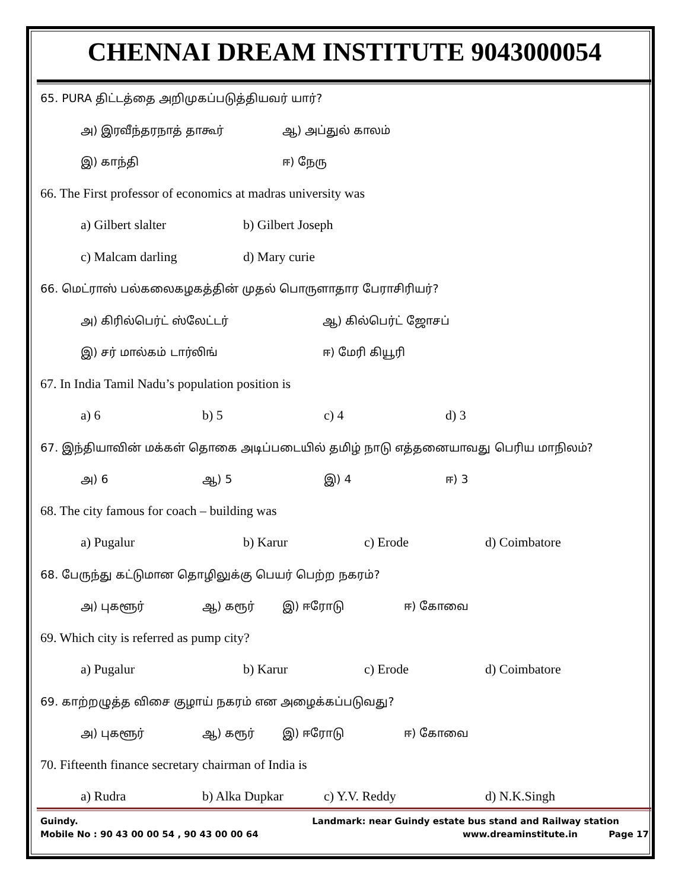CHENNAI DREAM INSTITUTE 9043000054
65. PURA திட்டத்தை அறிமுகப்படுத்தியவர் யார்?
அ) இரவீந்தரநாத் தாகூர் ஆ) அப்துல் காலம்
இ) காந்தி ஈ) நேரு
66. The First professor of economics at madras university was
a) Gilbert slalter b) Gilbert Joseph
c) Malcam darling d) Mary curie
66. மெட்ராஸ் பல்கலைகழகத்தின் முதல் பொருளாதார பேராசிரியர்?
அ) கிரில்பெர்ட் ஸ்லேட்டர் ஆ) கில்பெர்ட் ஜோசப்
இ) சர் மால்கம் டார்லிங் ஈ) மேரி கியூரி
67. In India Tamil Nadu’s population position is
a) 6 b) 5 c) 4 d) 3
67. இந்தியாவின் மக்கள் தொகை அடிப்படையில் தமிழ் நாடு எத்தனையாவது பெரிய மாநிலம்?
அ) 6 ஆ) 5 இ) 4 ஈ) 3
68. The city famous for coach – building was
a) Pugalur b) Karur c) Erode d) Coimbatore
68. பேருந்து கட்டுமான தொழிலுக்கு பெயர் பெற்ற நகரம்?
அ) புகளூர் ஆ) கரூர் இ) ஈரோடு ஈ) கோவை
69. Which city is referred as pump city?
a) Pugalur b) Karur c) Erode d) Coimbatore
69. காற்றழுத்த விசை குழாய் நகரம் என அழைக்கப்படுவது?
அ) புகளூர் ஆ) கரூர் இ) ஈரோடு ஈ) கோவை
70. Fifteenth finance secretary chairman of India is
a) Rudra b) Alka Dupkar c) Y.V. Reddy d) N.K.Singh
Guindy. Landmark: near Guindy estate bus stand and Railway station
Mobile No : 90 43 00 00 54 , 90 43 00 00 64 www.dreaminstitute.in Page 17